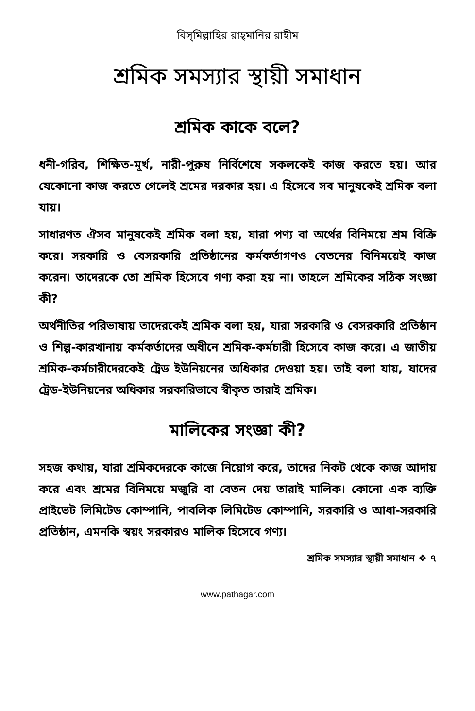বিস্‌মিল্লাহির রাহ্‌মানির রাহীম
শ্রমিক সমস্যার স্থায়ী সমাধান
শ্রমিক কাকে বলে?
ধনী-গরিব, শিক্ষিত-মূর্খ, নারী-পুরুষ নির্বিশেষে সকলকেই কাজ করতে হয়। আর যেকোনো কাজ করতে গেলেই শ্রমের দরকার হয়। এ হিসেবে সব মানুষকেই শ্রমিক বলা যায়।
সাধারণত ঐসব মানুষকেই শ্রমিক বলা হয়, যারা পণ্য বা অর্থের বিনিময়ে শ্রম বিক্রি করে। সরকারি ও বেসরকারি প্রতিষ্ঠানের কর্মকর্তাগণও বেতনের বিনিময়েই কাজ করেন। তাদেরকে তো শ্রমিক হিসেবে গণ্য করা হয় না। তাহলে শ্রমিকের সঠিক সংজ্ঞা কী?
অর্থনীতির পরিভাষায় তাদেরকেই শ্রমিক বলা হয়, যারা সরকারি ও বেসরকারি প্রতিষ্ঠান ও শিল্প-কারখানায় কর্মকর্তাদের অধীনে শ্রমিক-কর্মচারী হিসেবে কাজ করে। এ জাতীয় শ্রমিক-কর্মচারীদেরকেই ট্রেড ইউনিয়নের অধিকার দেওয়া হয়। তাই বলা যায়, যাদের ট্রেড-ইউনিয়নের অধিকার সরকারিভাবে স্বীকৃত তারাই শ্রমিক।
মালিকের সংজ্ঞা কী?
সহজ কথায়, যারা শ্রমিকদেরকে কাজে নিয়োগ করে, তাদের নিকট থেকে কাজ আদায় করে এবং শ্রমের বিনিময়ে মজুরি বা বেতন দেয় তারাই মালিক। কোনো এক ব্যক্তি প্রাইভেট লিমিটেড কোম্পানি, পাবলিক লিমিটেড কোম্পানি, সরকারি ও আধা-সরকারি প্রতিষ্ঠান, এমনকি স্বয়ং সরকারও মালিক হিসেবে গণ্য।
শ্রমিক সমস্যার স্থায়ী সমাধান ❖ ৭
www.pathagar.com